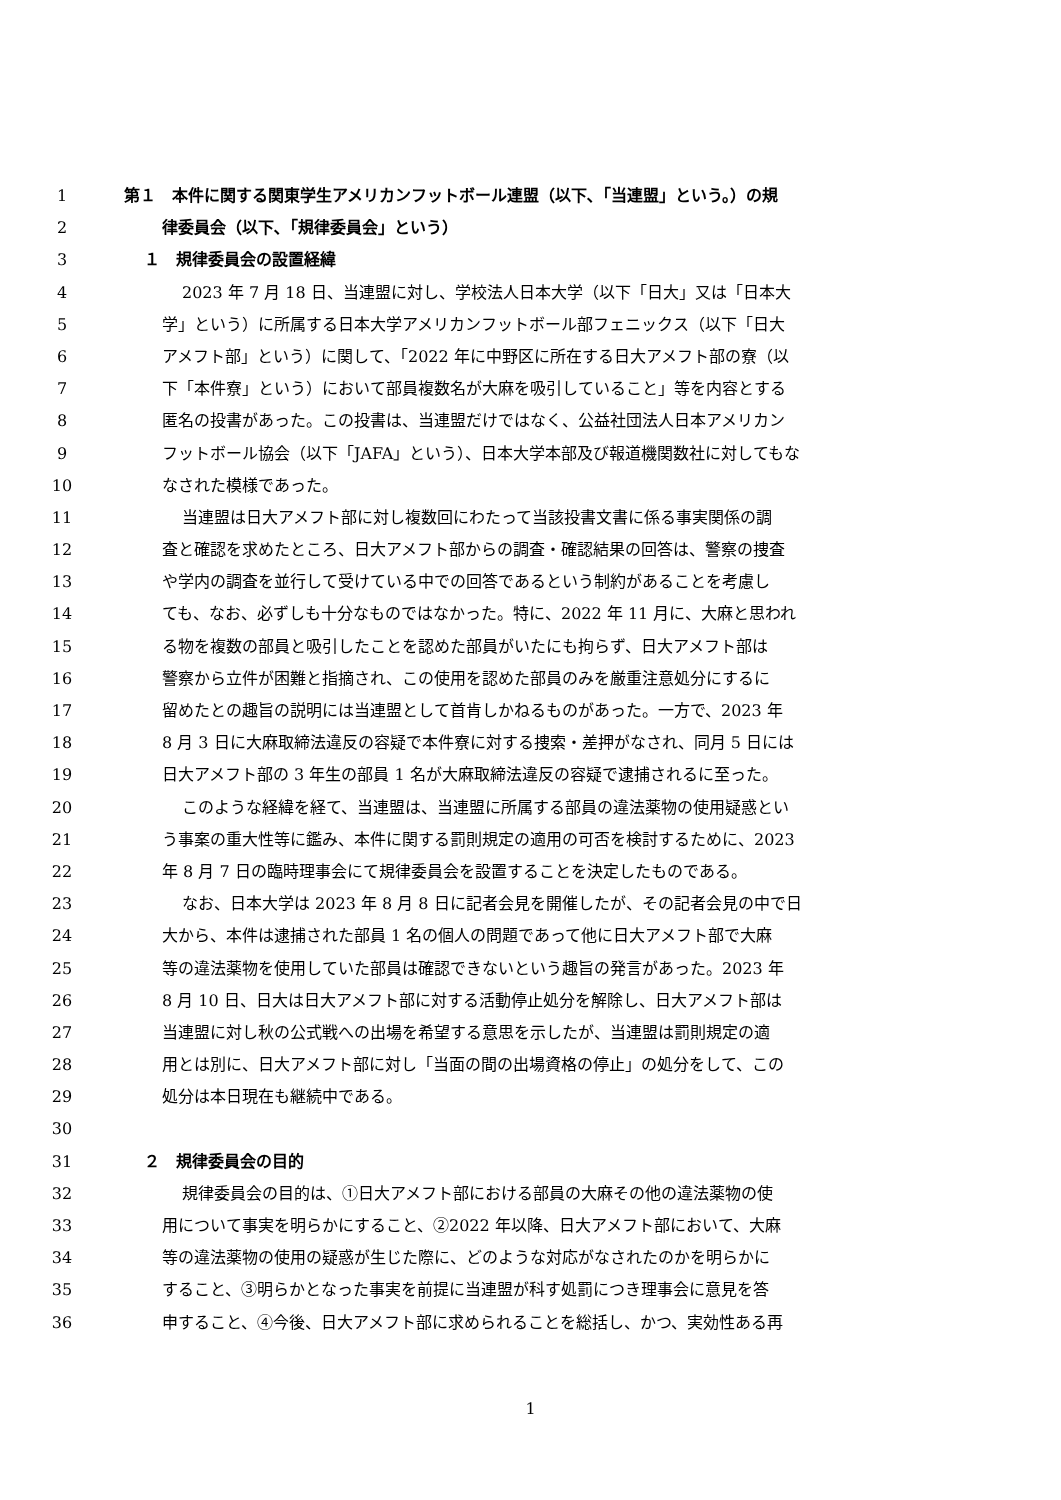1 第１　本件に関する関東学生アメリカンフットボール連盟（以下､「当連盟」という。）の規
2 律委員会（以下､「規律委員会」という）
3 １　規律委員会の設置経緯
4 2023 年 7 月 18 日、当連盟に対し、学校法人日本大学（以下「日大」又は「日本大
5 学」という）に所属する日本大学アメリカンフットボール部フェニックス（以下「日大
6 アメフト部」という）に関して、「2022 年に中野区に所在する日大アメフト部の寮（以
7 下「本件寮」という）において部員複数名が大麻を吸引していること」等を内容とする
8 匿名の投書があった。この投書は、当連盟だけではなく、公益社団法人日本アメリカン
9 フットボール協会（以下「JAFA」という）、日本大学本部及び報道機関数社に対してもな
10 なされた模様であった。
11 当連盟は日大アメフト部に対し複数回にわたって当該投書文書に係る事実関係の調
12 査と確認を求めたところ、日大アメフト部からの調査・確認結果の回答は、警察の捜査
13 や学内の調査を並行して受けている中での回答であるという制約があることを考慮し
14 ても、なお、必ずしも十分なものではなかった。特に、2022 年 11 月に、大麻と思われ
15 る物を複数の部員と吸引したことを認めた部員がいたにも拘らず、日大アメフト部は
16 警察から立件が困難と指摘され、この使用を認めた部員のみを厳重注意処分にするに
17 留めたとの趣旨の説明には当連盟として首肯しかねるものがあった。一方で、2023 年
18 8 月 3 日に大麻取締法違反の容疑で本件寮に対する捜索・差押がなされ、同月 5 日には
19 日大アメフト部の 3 年生の部員 1 名が大麻取締法違反の容疑で逮捕されるに至った。
20 このような経緯を経て、当連盟は、当連盟に所属する部員の違法薬物の使用疑惑とい
21 う事案の重大性等に鑑み、本件に関する罰則規定の適用の可否を検討するために、2023
22 年 8 月 7 日の臨時理事会にて規律委員会を設置することを決定したものである。
23 なお、日本大学は 2023 年 8 月 8 日に記者会見を開催したが、その記者会見の中で日
24 大から、本件は逮捕された部員 1 名の個人の問題であって他に日大アメフト部で大麻
25 等の違法薬物を使用していた部員は確認できないという趣旨の発言があった。2023 年
26 8 月 10 日、日大は日大アメフト部に対する活動停止処分を解除し、日大アメフト部は
27 当連盟に対し秋の公式戦への出場を希望する意思を示したが、当連盟は罰則規定の適
28 用とは別に、日大アメフト部に対し「当面の間の出場資格の停止」の処分をして、この
29 処分は本日現在も継続中である。
30
31 ２　規律委員会の目的
32 規律委員会の目的は、①日大アメフト部における部員の大麻その他の違法薬物の使
33 用について事実を明らかにすること、②2022 年以降、日大アメフト部において、大麻
34 等の違法薬物の使用の疑惑が生じた際に、どのような対応がなされたのかを明らかに
35 すること、③明らかとなった事実を前提に当連盟が科す処罰につき理事会に意見を答
36 申すること、④今後、日大アメフト部に求められることを総括し、かつ、実効性ある再
1